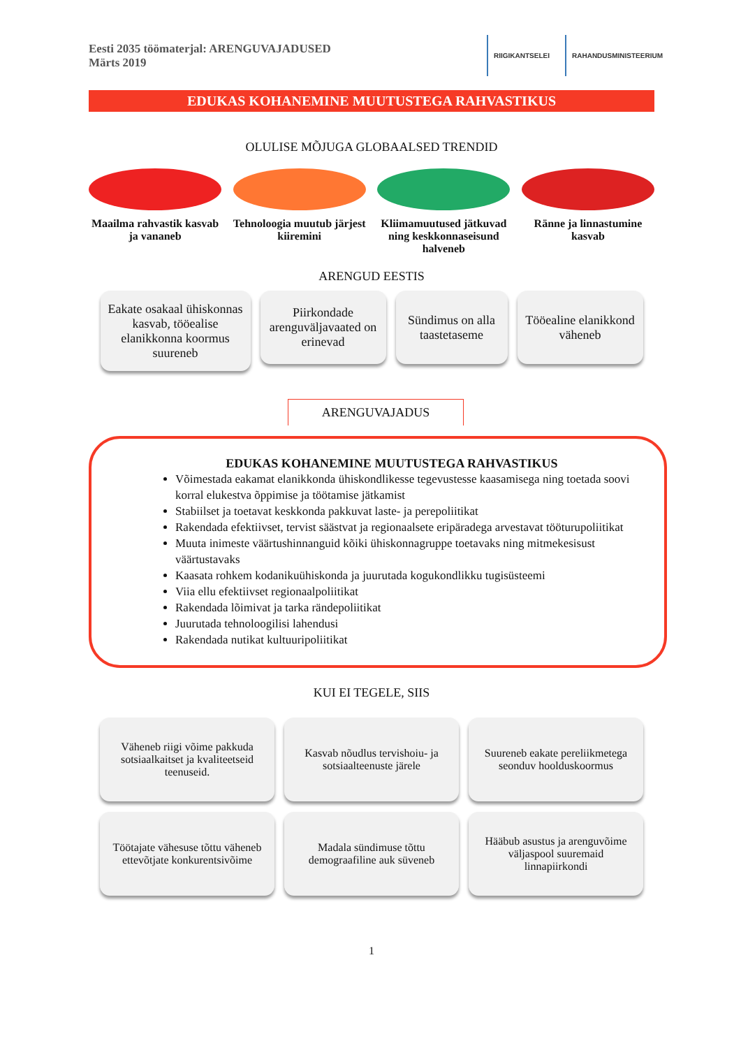Eesti 2035 töömaterjal: ARENGUVAJADUSED
Märts 2019
RIIGIKANTSELEI RAHANDUSMINISTEERIUM
EDUKAS KOHANEMINE MUUTUSTEGA RAHVASTIKUS
OLULISE MÕJUGA GLOBAALSED TRENDID
Maailma rahvastik kasvab ja vananeb
Tehnoloogia muutub järjest kiiremini
Kliimamuutused jätkuvad ning keskkonnaseisund halveneb
Ränne ja linnastumine kasvab
ARENGUD EESTIS
Eakate osakaal ühiskonnas kasvab, tööealise elanikkonna koormus suureneb
Piirkondade arenguväljavaated on erinevad
Sündimus on alla taastetaseme
Tööealine elanikkond väheneb
ARENGUVAJADUS
EDUKAS KOHANEMINE MUUTUSTEGA RAHVASTIKUS
Võimestada eakamat elanikkonda ühiskondlikesse tegevustesse kaasamisega ning toetada soovi korral elukestva õppimise ja töötamise jätkamist
Stabiilset ja toetavat keskkonda pakkuvat laste- ja perepoliitikat
Rakendada efektiivset, tervist säästvat ja regionaalsete eripäradega arvestavat tööturupoliitikat
Muuta inimeste väärtushinnanguid kõiki ühiskonnagruppe toetavaks ning mitmekesisust väärtustavaks
Kaasata rohkem kodanikuühiskonda ja juurutada kogukondlikku tugisüsteemi
Viia ellu efektiivset regionaalpoliitikat
Rakendada lõimivat ja tarka rändepoliitikat
Juurutada tehnoloogilisi lahendusi
Rakendada nutikat kultuuripoliitikat
KUI EI TEGELE, SIIS
Väheneb riigi võime pakkuda sotsiaalkaitset ja kvaliteetseid teenuseid.
Kasvab nõudlus tervishoiu- ja sotsiaalteenuste järele
Suureneb eakate pereliikmetega seonduv hoolduskoormus
Töötajate vähesuse tõttu väheneb ettevõtjate konkurentsivõime
Madala sündimuse tõttu demograafiline auk süveneb
Hääbub asustus ja arenguvõime väljaspool suuremaid linnapiirkondi
1